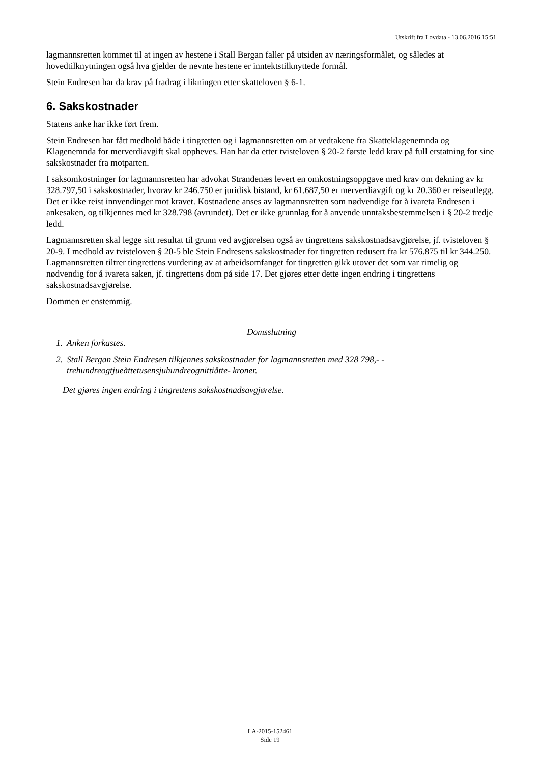Utskrift fra Lovdata - 13.06.2016 15:51
lagmannsretten kommet til at ingen av hestene i Stall Bergan faller på utsiden av næringsformålet, og således at hovedtilknytningen også hva gjelder de nevnte hestene er inntektstilknyttede formål.
Stein Endresen har da krav på fradrag i likningen etter skatteloven § 6-1.
6. Sakskostnader
Statens anke har ikke ført frem.
Stein Endresen har fått medhold både i tingretten og i lagmannsretten om at vedtakene fra Skatteklagenemnda og Klagenemnda for merverdiavgift skal oppheves. Han har da etter tvisteloven § 20-2 første ledd krav på full erstatning for sine sakskostnader fra motparten.
I saksomkostninger for lagmannsretten har advokat Strandenæs levert en omkostningsoppgave med krav om dekning av kr 328.797,50 i sakskostnader, hvorav kr 246.750 er juridisk bistand, kr 61.687,50 er merverdiavgift og kr 20.360 er reiseutlegg. Det er ikke reist innvendinger mot kravet. Kostnadene anses av lagmannsretten som nødvendige for å ivareta Endresen i ankesaken, og tilkjennes med kr 328.798 (avrundet). Det er ikke grunnlag for å anvende unntaksbestemmelsen i § 20-2 tredje ledd.
Lagmannsretten skal legge sitt resultat til grunn ved avgjørelsen også av tingrettens sakskostnadsavgjørelse, jf. tvisteloven § 20-9. I medhold av tvisteloven § 20-5 ble Stein Endresens sakskostnader for tingretten redusert fra kr 576.875 til kr 344.250. Lagmannsretten tiltrer tingrettens vurdering av at arbeidsomfanget for tingretten gikk utover det som var rimelig og nødvendig for å ivareta saken, jf. tingrettens dom på side 17. Det gjøres etter dette ingen endring i tingrettens sakskostnadsavgjørelse.
Dommen er enstemmig.
Domsslutning
1. Anken forkastes.
2. Stall Bergan Stein Endresen tilkjennes sakskostnader for lagmannsretten med 328 798,- - trehundreogtjueåttetusensjuhundreognittiåtte- kroner.
Det gjøres ingen endring i tingrettens sakskostnadsavgjørelse.
LA-2015-152461
Side 19